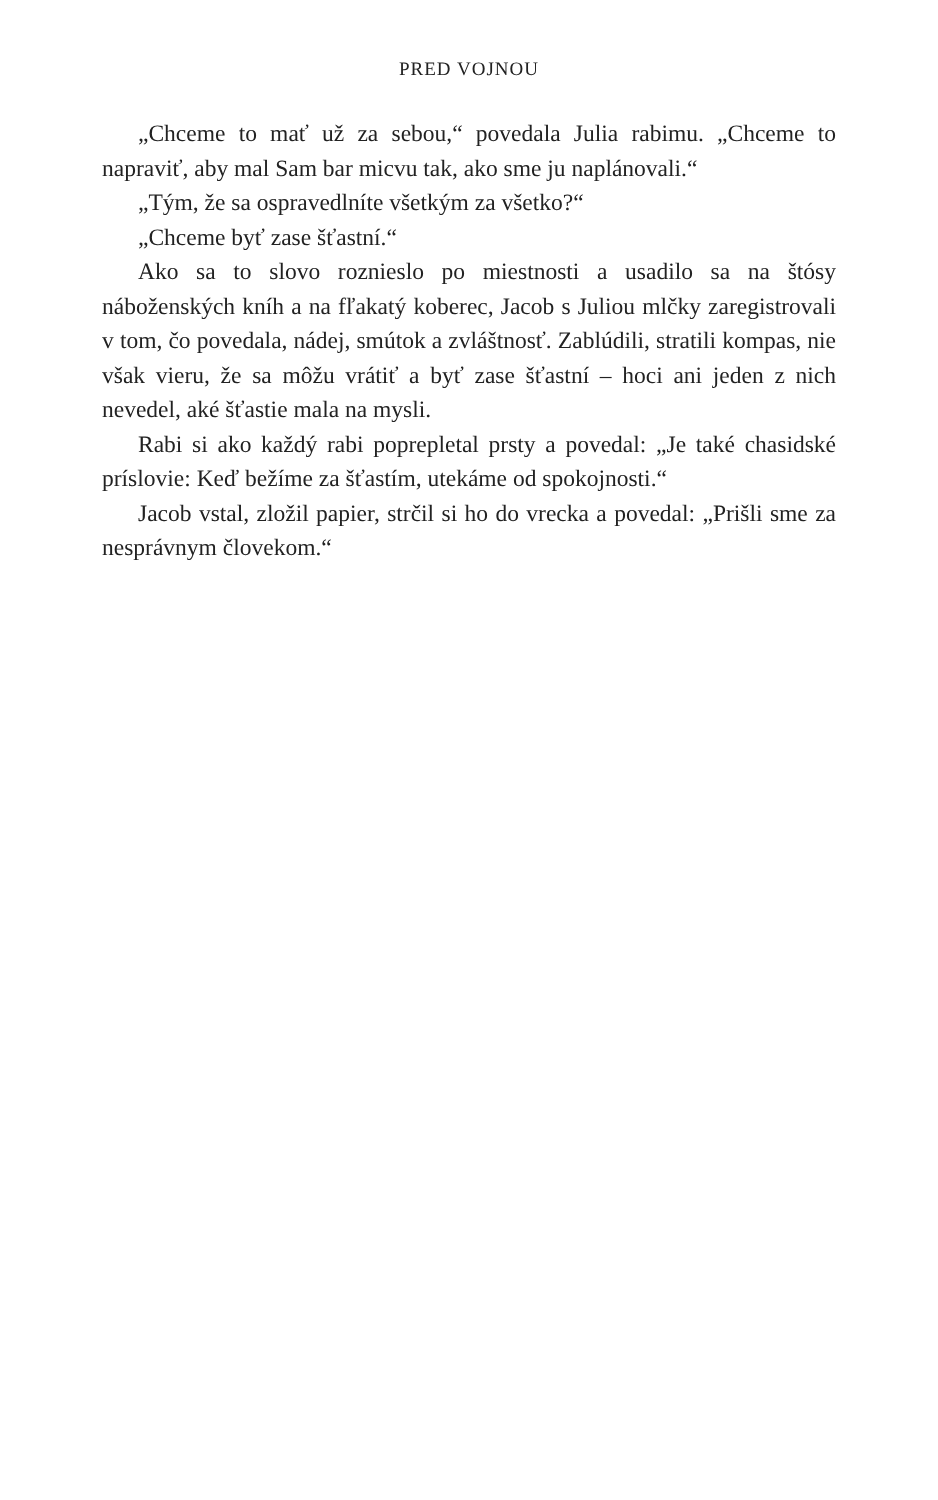PRED VOJNOU
„Chceme to mať už za sebou,“ povedala Julia rabimu. „Chceme to napraviť, aby mal Sam bar micvu tak, ako sme ju naplánovali.“
„Tým, že sa ospravedlníte všetkým za všetko?“
„Chceme byť zase šťastní.“
Ako sa to slovo roznieslo po miestnosti a usadilo sa na štósy náboženských kníh a na fľakatý koberec, Jacob s Juliou mlčky zaregistrovali v tom, čo povedala, nádej, smútok a zvláštnosť. Zablúdili, stratili kompas, nie však vieru, že sa môžu vrátiť a byť zase šťastní – hoci ani jeden z nich nevedel, aké šťastie mala na mysli.
Rabi si ako každý rabi popreple­tal prsty a povedal: „Je také chasidské príslovie: Keď bežíme za šťastím, utekáme od spokojnosti.“
Jacob vstal, zložil papier, strčil si ho do vrecka a povedal: „Prišli sme za nesprávnym človekom.“